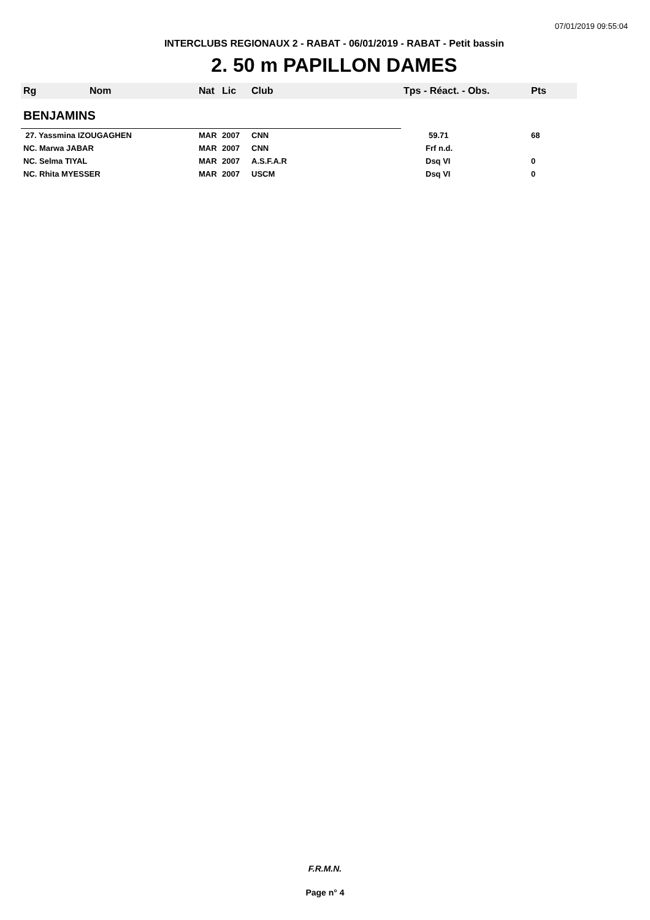07/01/2019 09:55:04
INTERCLUBS REGIONAUX 2 - RABAT - 06/01/2019 - RABAT - Petit bassin
2. 50 m PAPILLON DAMES
| Rg | Nom | Nat | Lic | Club | Tps - Réact. - Obs. | Pts |
| --- | --- | --- | --- | --- | --- | --- |
| BENJAMINS | | | | | | |
| 27. Yassmina IZOUGAGHEN | | MAR | 2007 | CNN | 59.71 | 68 |
| NC. Marwa JABAR | | MAR | 2007 | CNN | Frf n.d. | |
| NC. Selma TIYAL | | MAR | 2007 | A.S.F.A.R | Dsq VI | 0 |
| NC. Rhita MYESSER | | MAR | 2007 | USCM | Dsq VI | 0 |
F.R.M.N.
Page n° 4